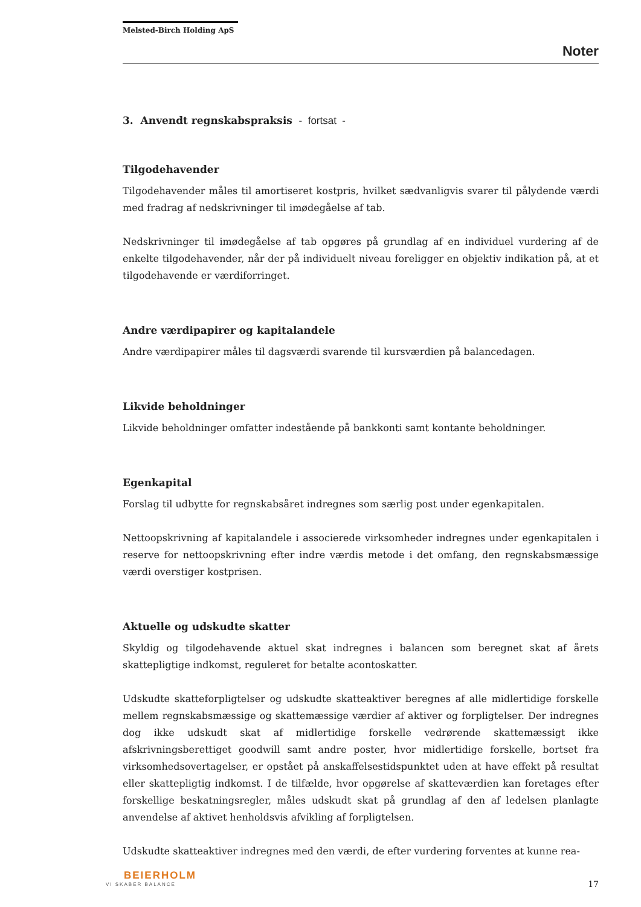Melsted-Birch Holding ApS
Noter
3. Anvendt regnskabspraksis - fortsat -
Tilgodehavender
Tilgodehavender måles til amortiseret kostpris, hvilket sædvanligvis svarer til pålydende værdi med fradrag af nedskrivninger til imødegåelse af tab.
Nedskrivninger til imødegåelse af tab opgøres på grundlag af en individuel vurdering af de enkelte tilgodehavender, når der på individuelt niveau foreligger en objektiv indikation på, at et tilgodehavende er værdiforringet.
Andre værdipapirer og kapitalandele
Andre værdipapirer måles til dagsværdi svarende til kursværdien på balancedagen.
Likvide beholdninger
Likvide beholdninger omfatter indestående på bankkonti samt kontante beholdninger.
Egenkapital
Forslag til udbytte for regnskabsåret indregnes som særlig post under egenkapitalen.
Nettoopskrivning af kapitalandele i associerede virksomheder indregnes under egenkapitalen i reserve for nettoopskrivning efter indre værdis metode i det omfang, den regnskabsmæssige værdi overstiger kostprisen.
Aktuelle og udskudte skatter
Skyldig og tilgodehavende aktuel skat indregnes i balancen som beregnet skat af årets skattepligtige indkomst, reguleret for betalte acontoskatter.
Udskudte skatteforpligtelser og udskudte skatteaktiver beregnes af alle midlertidige forskelle mellem regnskabsmæssige og skattemæssige værdier af aktiver og forpligtelser. Der indregnes dog ikke udskudt skat af midlertidige forskelle vedrørende skattemæssigt ikke afskrivningsberettiget goodwill samt andre poster, hvor midlertidige forskelle, bortset fra virksomhedsovertagelser, er opstået på anskaffelsestidspunktet uden at have effekt på resultat eller skattepligtig indkomst. I de tilfælde, hvor opgørelse af skatteværdien kan foretages efter forskellige beskatningsregler, måles udskudt skat på grundlag af den af ledelsen planlagte anvendelse af aktivet henholdsvis afvikling af forpligtelsen.
Udskudte skatteaktiver indregnes med den værdi, de efter vurdering forventes at kunne rea-
BEIERHOLM
VI SKABER BALANCE
17